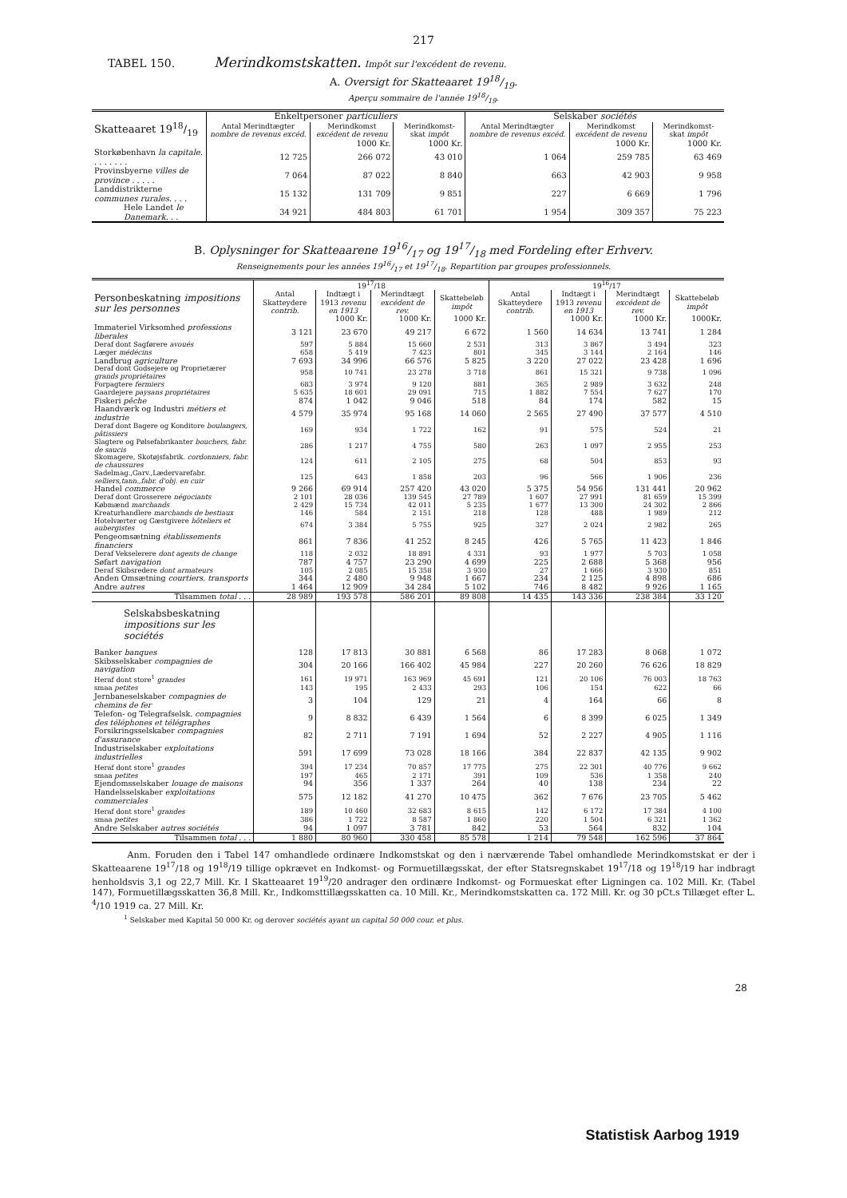217
TABEL 150. Merindkomstskatten. Impôt sur l'excédent de revenu.
A. Oversigt for Skatteaaret 1918/19.
Aperçu sommaire de l'année 1918/19.
| Skatteaaret 1918/19 | Enkeltpersoner particuliers | | | Selskaber sociétés | | |
| --- | --- | --- | --- | --- | --- | --- |
| | Antal Merindtægter nombre de revenus excéd. | Merindkomst excédent de revenu | Merindkomst-skat impôt | Antal Merindtægter nombre de revenus excéd. | Merindkomst excédent de revenu | Merindkomst-skat impôt |
| | | 1000 Kr. | 1000 Kr. | | 1000 Kr. | 1000 Kr. |
| Storkøbenhavn la capitale . . . . . . . . | 12 725 | 266 072 | 43 010 | 1 064 | 259 785 | 63 469 |
| Provinsbyerne villes de province . . . . . | 7 064 | 87 022 | 8 840 | 663 | 42 903 | 9 958 |
| Landdistrikterne communes rurales . . . . | 15 132 | 131 709 | 9 851 | 227 | 6 669 | 1 796 |
| Hele Landet le Danemark . . . | 34 921 | 484 803 | 61 701 | 1 954 | 309 357 | 75 223 |
B. Oplysninger for Skatteaarene 1916/17 og 1917/18 med Fordeling efter Erhverv.
Renseignements pour les années 1916/17 et 1917/18. Repartition par groupes professionnels.
| Personbeskatning impositions sur les personnes | 19<sup>17</sup>/18 | | | | 19<sup>16</sup>/17 | | | |
| --- | --- | --- | --- | --- | --- | --- | --- | --- |
| | Antal Skatteydere contrib. | Indtægt i 1913 revenu en 1913 | Merindtægt excédent de rev. | Skattebeløb impôt | Antal Skatteydere contrib. | Indtægt i 1913 revenu en 1913 | Merindtægt excédent de rev. | Skattebeløb impôt |
| | | 1000 Kr. | 1000 Kr. | 1000 Kr. | | 1000 Kr. | 1000 Kr. | 1000Kr. |
| Immateriel Virksomhed professions liberales | 3 121 | 23 670 | 49 217 | 6 672 | 1 560 | 14 634 | 13 741 | 1 284 |
| Deraf dont Sagførere avoués | 597 | 5 884 | 15 660 | 2 531 | 313 | 3 867 | 3 494 | 323 |
| Læger médécins | 658 | 5 419 | 7 423 | 801 | 345 | 3 144 | 2 164 | 146 |
| Landbrug agriculture | 7 693 | 34 996 | 66 576 | 5 825 | 3 220 | 27 022 | 23 428 | 1 696 |
| Deraf dont Godsejere og Proprietærer grands propriétaires | 958 | 10 741 | 23 278 | 3 718 | 861 | 15 321 | 9 738 | 1 096 |
| Forpagtere fermiers | 683 | 3 974 | 9 120 | 881 | 365 | 2 989 | 3 632 | 248 |
| Gaardejere paysans propriétaires | 5 635 | 18 601 | 29 091 | 715 | 1 882 | 7 554 | 7 627 | 170 |
| Fiskeri pêche | 874 | 1 042 | 9 046 | 518 | 84 | 174 | 582 | 15 |
| Haandværk og Industri métiers et industrie | 4 579 | 35 974 | 95 168 | 14 060 | 2 565 | 27 490 | 37 577 | 4 510 |
| Deraf dont Bagere og Konditore boulangers, pâtissiers | 169 | 934 | 1 722 | 162 | 91 | 575 | 524 | 21 |
| Slagtere og Pølsefabrikanter bouchers, fabr. de saucis | 286 | 1 217 | 4 755 | 580 | 263 | 1 097 | 2 955 | 253 |
| Skomagere, Skotøjsfabrik. cordonniers, fabr. de chaussures | 124 | 611 | 2 105 | 275 | 68 | 504 | 853 | 93 |
| Sadelmag.,Garv.,Lædervarefabr. selliers,tann.,fabr. d'obj. en cuir | 125 | 643 | 1 858 | 203 | 96 | 566 | 1 906 | 236 |
| Handel commerce | 9 266 | 69 914 | 257 420 | 43 020 | 5 375 | 54 956 | 131 441 | 20 962 |
| Deraf dont Grosserere négociants | 2 101 | 28 036 | 139 545 | 27 789 | 1 607 | 27 991 | 81 659 | 15 399 |
| Købmænd marchands | 2 429 | 15 734 | 42 011 | 5 235 | 1 677 | 13 300 | 24 302 | 2 866 |
| Kreaturhandlere marchands de bestiaux | 146 | 584 | 2 151 | 218 | 128 | 488 | 1 989 | 212 |
| Hotelværter og Gæstgivere hôteliers et aubergistes | 674 | 3 384 | 5 755 | 925 | 327 | 2 024 | 2 982 | 265 |
| Pengeomsætning établissements financiers | 861 | 7 836 | 41 252 | 8 245 | 426 | 5 765 | 11 423 | 1 846 |
| Deraf Vekselerere dont agents de change | 118 | 2 032 | 18 891 | 4 331 | 93 | 1 977 | 5 703 | 1 058 |
| Søfart navigation | 787 | 4 757 | 23 290 | 4 699 | 225 | 2 688 | 5 368 | 956 |
| Deraf Skibsredere dont armateurs | 105 | 2 085 | 15 358 | 3 930 | 27 | 1 666 | 3 930 | 851 |
| Anden Omsætning courtiers, transports | 344 | 2 480 | 9 948 | 1 667 | 234 | 2 125 | 4 898 | 686 |
| Andre autres | 1 464 | 12 909 | 34 284 | 5 102 | 746 | 8 482 | 9 926 | 1 165 |
| Tilsammen total . . . | 28 989 | 193 578 | 586 201 | 89 808 | 14 435 | 143 336 | 238 384 | 33 120 |
| Selskabsbeskatning impositions sur les sociétés | | | | | | | | |
| Banker banques | 128 | 17 813 | 30 881 | 6 568 | 86 | 17 283 | 8 068 | 1 072 |
| Skibsselskaber compagnies de navigation | 304 | 20 166 | 166 402 | 45 984 | 227 | 20 260 | 76 626 | 18 829 |
| Heraf dont store<sup>1</sup> grandes | 161 | 19 971 | 163 969 | 45 691 | 121 | 20 106 | 76 003 | 18 763 |
| smaa petites | 143 | 195 | 2 433 | 293 | 106 | 154 | 622 | 66 |
| Jernbaneselskaber compagnies de chemins de fer | 3 | 104 | 129 | 21 | 4 | 164 | 66 | 8 |
| Telefon- og Telegrafselsk. compagnies des téléphones et télégraphes | 9 | 8 832 | 6 439 | 1 564 | 6 | 8 399 | 6 025 | 1 349 |
| Forsikringsselskaber compagnies d'assurance | 82 | 2 711 | 7 191 | 1 694 | 52 | 2 227 | 4 905 | 1 116 |
| Industriselskaber exploitations industrielles | 591 | 17 699 | 73 028 | 18 166 | 384 | 22 837 | 42 135 | 9 902 |
| Heraf dont store<sup>1</sup> grandes | 394 | 17 234 | 70 857 | 17 775 | 275 | 22 301 | 40 776 | 9 662 |
| smaa petites | 197 | 465 | 2 171 | 391 | 109 | 536 | 1 358 | 240 |
| Ejendomsselskaber louage de maisons | 94 | 356 | 1 337 | 264 | 40 | 138 | 234 | 22 |
| Handelsselskaber exploitations commerciales | 575 | 12 182 | 41 270 | 10 475 | 362 | 7 676 | 23 705 | 5 462 |
| Heraf dont store<sup>1</sup> grandes | 189 | 10 460 | 32 683 | 8 615 | 142 | 6 172 | 17 384 | 4 100 |
| smaa petites | 386 | 1 722 | 8 587 | 1 860 | 220 | 1 504 | 6 321 | 1 362 |
| Andre Selskaber autres sociétés | 94 | 1 097 | 3 781 | 842 | 53 | 564 | 832 | 104 |
| Tilsammen total . . . | 1 880 | 80 960 | 330 458 | 85 578 | 1 214 | 79 548 | 162 596 | 37 864 |
Anm. Foruden den i Tabel 147 omhandlede ordinære Indkomstskat og den i nærværende Tabel omhandlede Merindkomstskat er der i Skatteaarene 19<sup>17</sup>/18 og 19<sup>18</sup>/19 tillige opkrævet en Indkomst- og Formuetillægsskat, der efter Statsregnskabet 19<sup>17</sup>/18 og 19<sup>18</sup>/19 har indbragt henholdsvis 3,1 og 22,7 Mill. Kr. I Skatteaaret 19<sup>19</sup>/20 andrager den ordinære Indkomst- og Formueskat efter Ligningen ca. 102 Mill. Kr. (Tabel 147), Formuetillægsskatten 36,8 Mill. Kr., Indkomsttillægsskatten ca. 10 Mill. Kr., Merindkomstskatten ca. 172 Mill. Kr. og 30 pCt.s Tillæget efter L. <sup>4</sup>/10 1919 ca. 27 Mill. Kr.
<sup>1</sup> Selskaber med Kapital 50 000 Kr. og derover sociétés ayant un capital 50 000 cour. et plus.
28
Statistisk Aarbog 1919